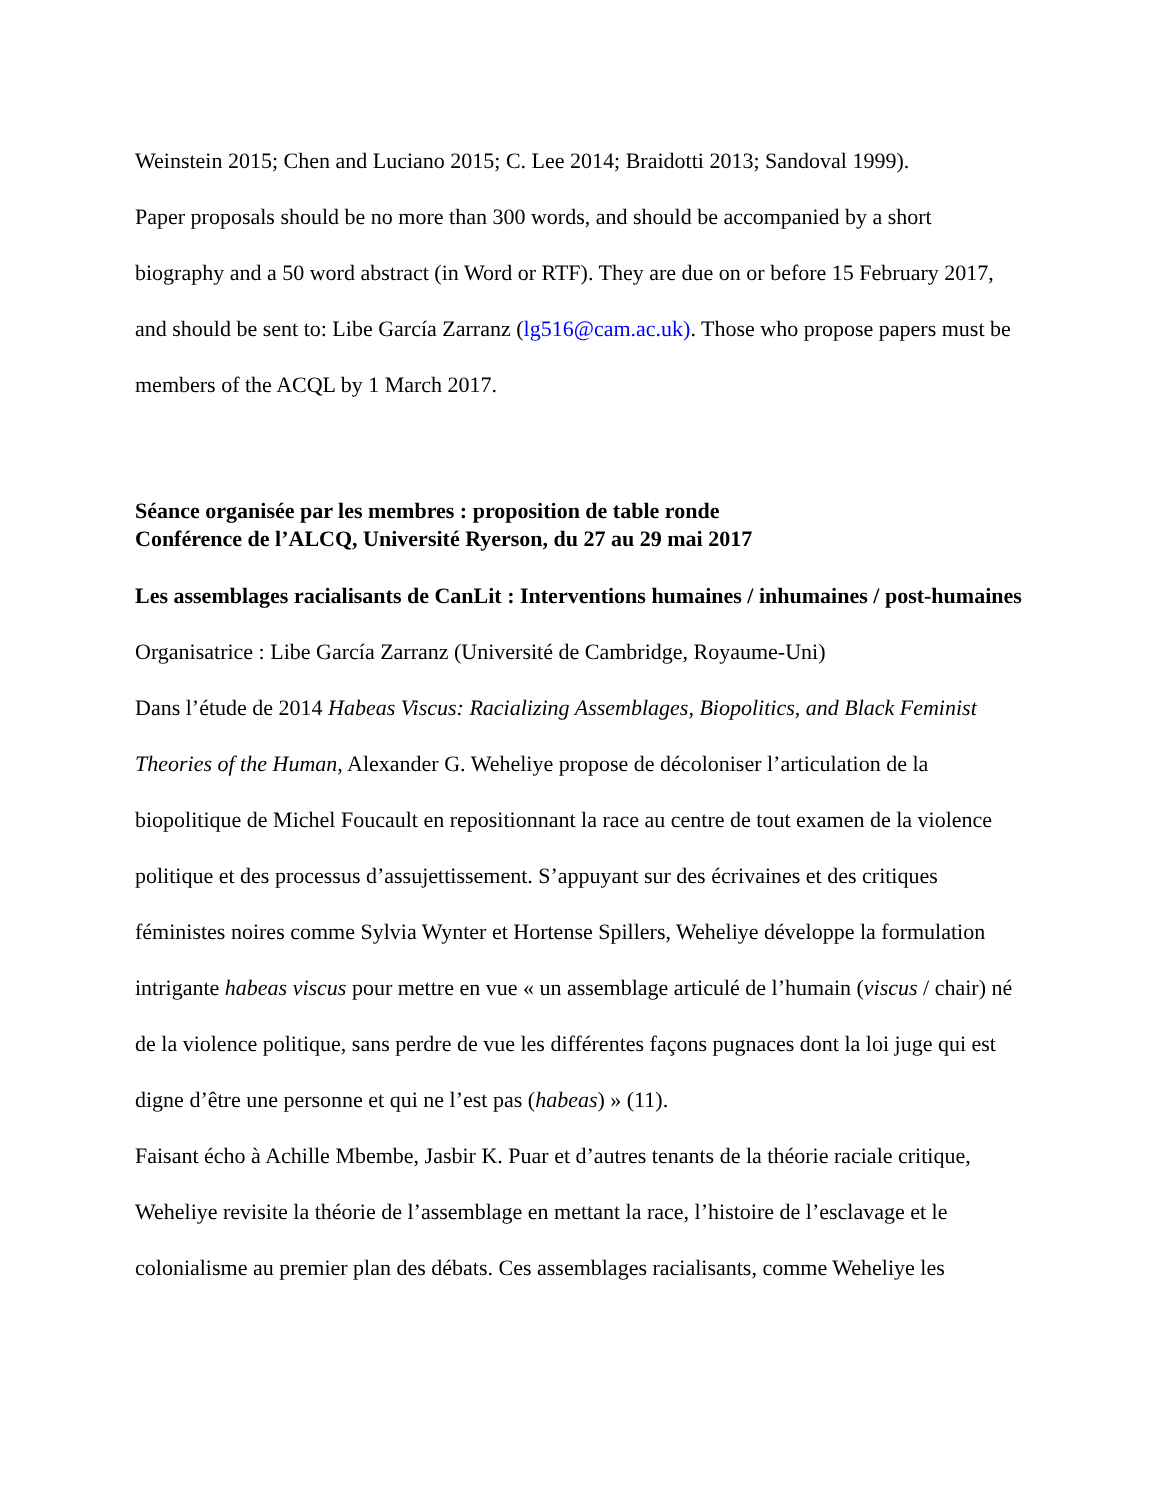Weinstein 2015; Chen and Luciano 2015; C. Lee 2014; Braidotti 2013; Sandoval 1999).
Paper proposals should be no more than 300 words, and should be accompanied by a short biography and a 50 word abstract (in Word or RTF). They are due on or before 15 February 2017, and should be sent to: Libe García Zarranz (lg516@cam.ac.uk). Those who propose papers must be members of the ACQL by 1 March 2017.
Séance organisée par les membres : proposition de table ronde
Conférence de l’ALCQ, Université Ryerson, du 27 au 29 mai 2017
Les assemblages racialisants de CanLit : Interventions humaines / inhumaines / post-humaines
Organisatrice : Libe García Zarranz (Université de Cambridge, Royaume-Uni)
Dans l’étude de 2014 Habeas Viscus: Racializing Assemblages, Biopolitics, and Black Feminist Theories of the Human, Alexander G. Weheliye propose de décoloniser l’articulation de la biopolitique de Michel Foucault en repositionnant la race au centre de tout examen de la violence politique et des processus d’assujettissement. S’appuyant sur des écrivaines et des critiques féministes noires comme Sylvia Wynter et Hortense Spillers, Weheliye développe la formulation intrigante habeas viscus pour mettre en vue « un assemblage articulé de l’humain (viscus / chair) né de la violence politique, sans perdre de vue les différentes façons pugnaces dont la loi juge qui est digne d’être une personne et qui ne l’est pas (habeas) » (11).
Faisant écho à Achille Mbembe, Jasbir K. Puar et d’autres tenants de la théorie raciale critique, Weheliye revisite la théorie de l’assemblage en mettant la race, l’histoire de l’esclavage et le colonialisme au premier plan des débats. Ces assemblages racialisants, comme Weheliye les